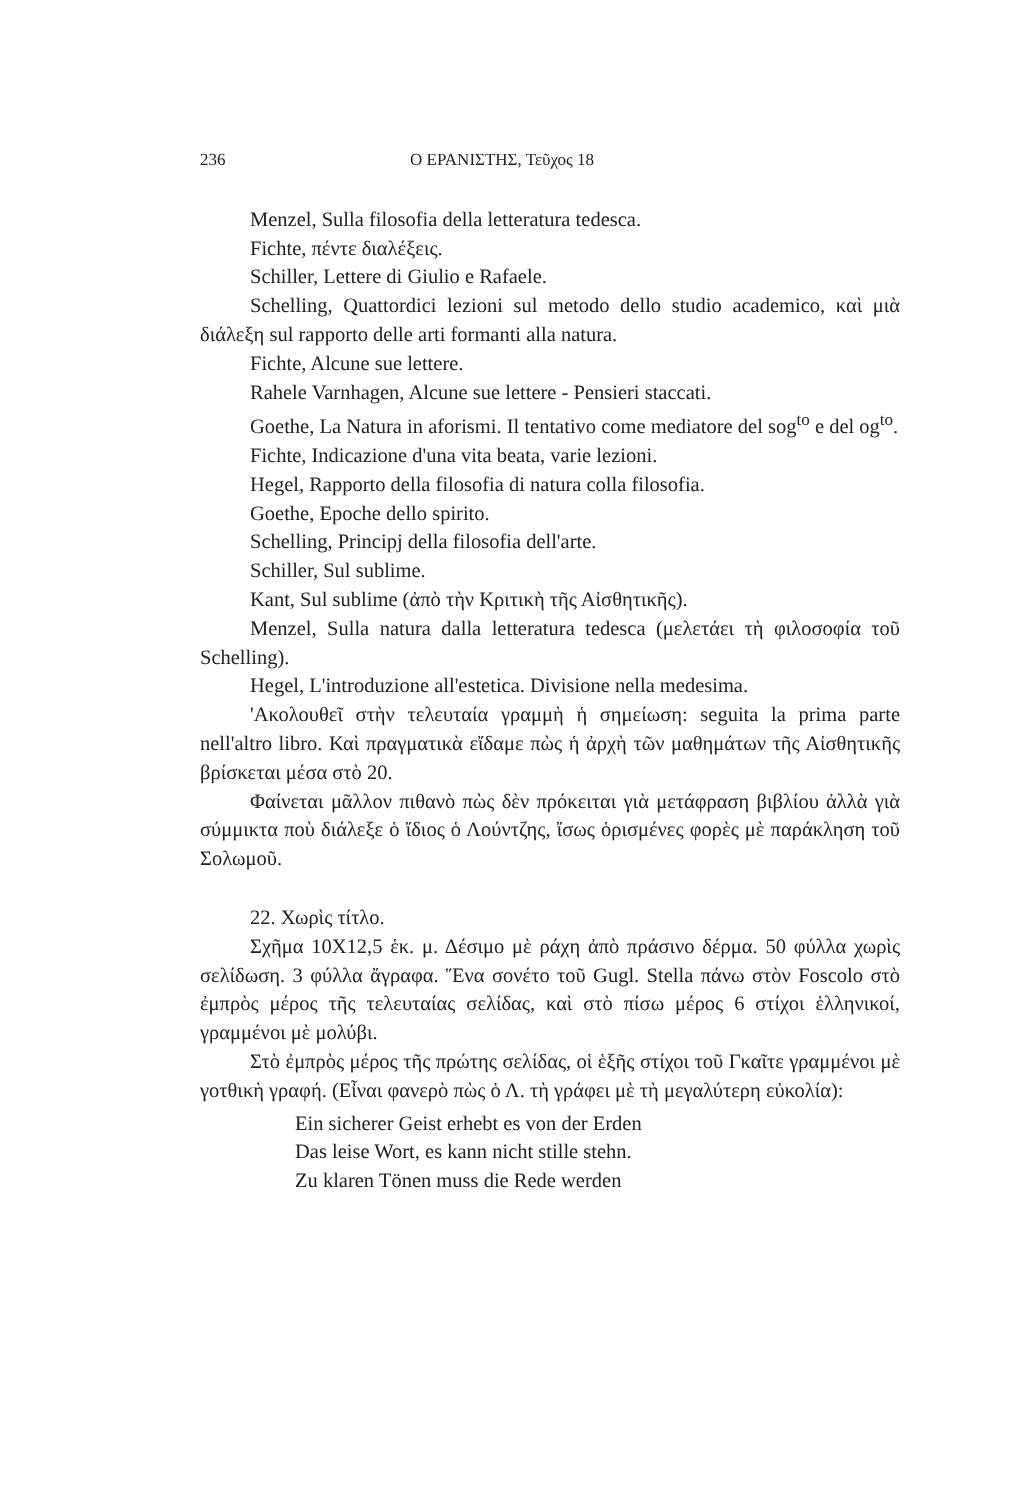236 Ο ΕΡΑΝΙΣΤΗΣ, Τεῦχος 18
Menzel, Sulla filosofia della letteratura tedesca.
Fichte, πέντε διαλέξεις.
Schiller, Lettere di Giulio e Rafaele.
Schelling, Quattordici lezioni sul metodo dello studio academico, καὶ μιὰ διάλεξη sul rapporto delle arti formanti alla natura.
Fichte, Alcune sue lettere.
Rahele Varnhagen, Alcune sue lettere - Pensieri staccati.
Goethe, La Natura in aforismi. Il tentativo come mediatore del sog<sup>to</sup> e del og<sup>to</sup>.
Fichte, Indicazione d'una vita beata, varie lezioni.
Hegel, Rapporto della filosofia di natura colla filosofia.
Goethe, Epoche dello spirito.
Schelling, Principj della filosofia dell'arte.
Schiller, Sul sublime.
Kant, Sul sublime (ἀπὸ τὴν Κριτικὴ τῆς Αἰσθητικῆς).
Menzel, Sulla natura dalla letteratura tedesca (μελετάει τὴ φιλοσοφία τοῦ Schelling).
Hegel, L'introduzione all'estetica. Divisione nella medesima.
'Ακολουθεῖ στὴν τελευταία γραμμὴ ἡ σημείωση: seguita la prima parte nell'altro libro. Καὶ πραγματικὰ εἴδαμε πὼς ἡ ἀρχὴ τῶν μαθημάτων τῆς Αἰσθητικῆς βρίσκεται μέσα στὸ 20.
Φαίνεται μᾶλλον πιθανὸ πὼς δὲν πρόκειται γιὰ μετάφραση βιβλίου ἀλλὰ γιὰ σύμμικτα ποὺ διάλεξε ὁ ἴδιος ὁ Λούντζης, ἴσως ὁρισμένες φορὲς μὲ παράκληση τοῦ Σολωμοῦ.
22. Χωρὶς τίτλο.
Σχῆμα 10X12,5 ἑκ. μ. Δέσιμο μὲ ράχη ἀπὸ πράσινο δέρμα. 50 φύλλα χωρὶς σελίδωση. 3 φύλλα ἄγραφα. Ἕνα σονέτο τοῦ Gugl. Stella πάνω στὸν Foscolo στὸ ἐμπρὸς μέρος τῆς τελευταίας σελίδας, καὶ στὸ πίσω μέρος 6 στίχοι ἑλληνικοί, γραμμένοι μὲ μολύβι.
Στὸ ἐμπρὸς μέρος τῆς πρώτης σελίδας, οἱ ἑξῆς στίχοι τοῦ Γκαῖτε γραμμένοι μὲ γοτθικὴ γραφή. (Εἶναι φανερὸ πὼς ὁ Λ. τὴ γράφει μὲ τὴ μεγαλύτερη εὐκολία):
Ein sicherer Geist erhebt es von der Erden
Das leise Wort, es kann nicht stille stehn.
Zu klaren Tönen muss die Rede werden